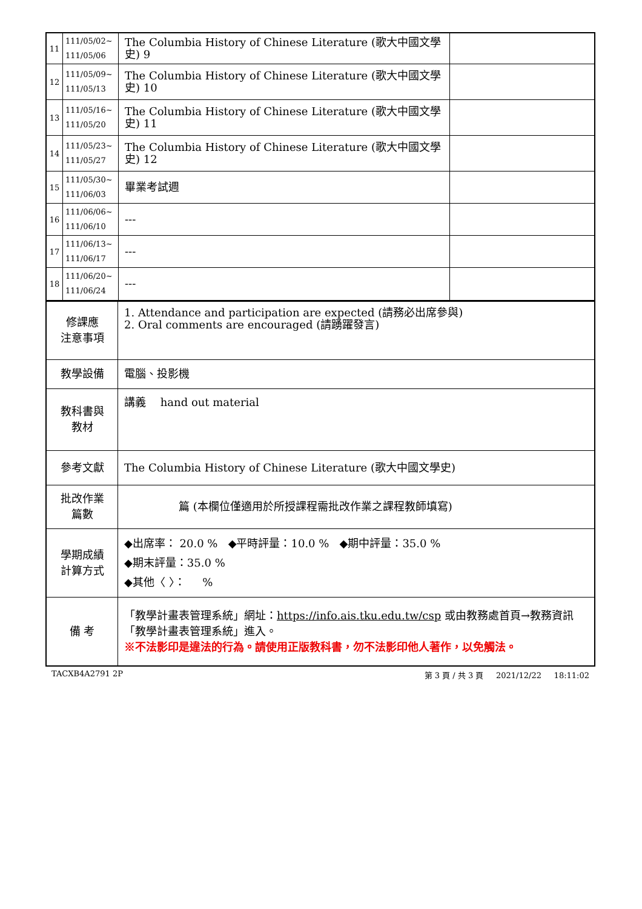| 11 | 111/05/02~ 111/05/06 | The Columbia History of Chinese Literature (歌大中國文學史) 9 | |
| 12 | 111/05/09~ 111/05/13 | The Columbia History of Chinese Literature (歌大中國文學史) 10 | |
| 13 | 111/05/16~ 111/05/20 | The Columbia History of Chinese Literature (歌大中國文學史) 11 | |
| 14 | 111/05/23~ 111/05/27 | The Columbia History of Chinese Literature (歌大中國文學史) 12 | |
| 15 | 111/05/30~ 111/06/03 | 畢業考試週 | |
| 16 | 111/06/06~ 111/06/10 | --- | |
| 17 | 111/06/13~ 111/06/17 | --- | |
| 18 | 111/06/20~ 111/06/24 | --- | |
| 修課應 注意事項 | 1. Attendance and participation are expected (請務必出席參與) 2. Oral comments are encouraged (請踴躍發言) |
| 教學設備 | 電腦、投影機 |
| 教科書與 教材 | 講義 hand out material |
| 參考文獻 | The Columbia History of Chinese Literature (歌大中國文學史) |
| 批改作業 篇數 | 篇 (本欄位僅適用於所授課程需批改作業之課程教師填寫) |
| 學期成績 計算方式 | ◆出席率： 20.0 % ◆平時評量：10.0 % ◆期中評量：35.0 % ◆期末評量：35.0 % ◆其他〈 〉： % |
| 備 考 | 「教學計畫表管理系統」網址： https://info.ais.tku.edu.tw/csp 或由教務處首頁→教務資訊「教學計畫表管理系統」進入。 ※不法影印是違法的行為。請使用正版教科書，勿不法影印他人著作，以免觸法。 |
TACXB4A2791 2P 第 3 頁 / 共 3 頁 2021/12/22 18:11:02